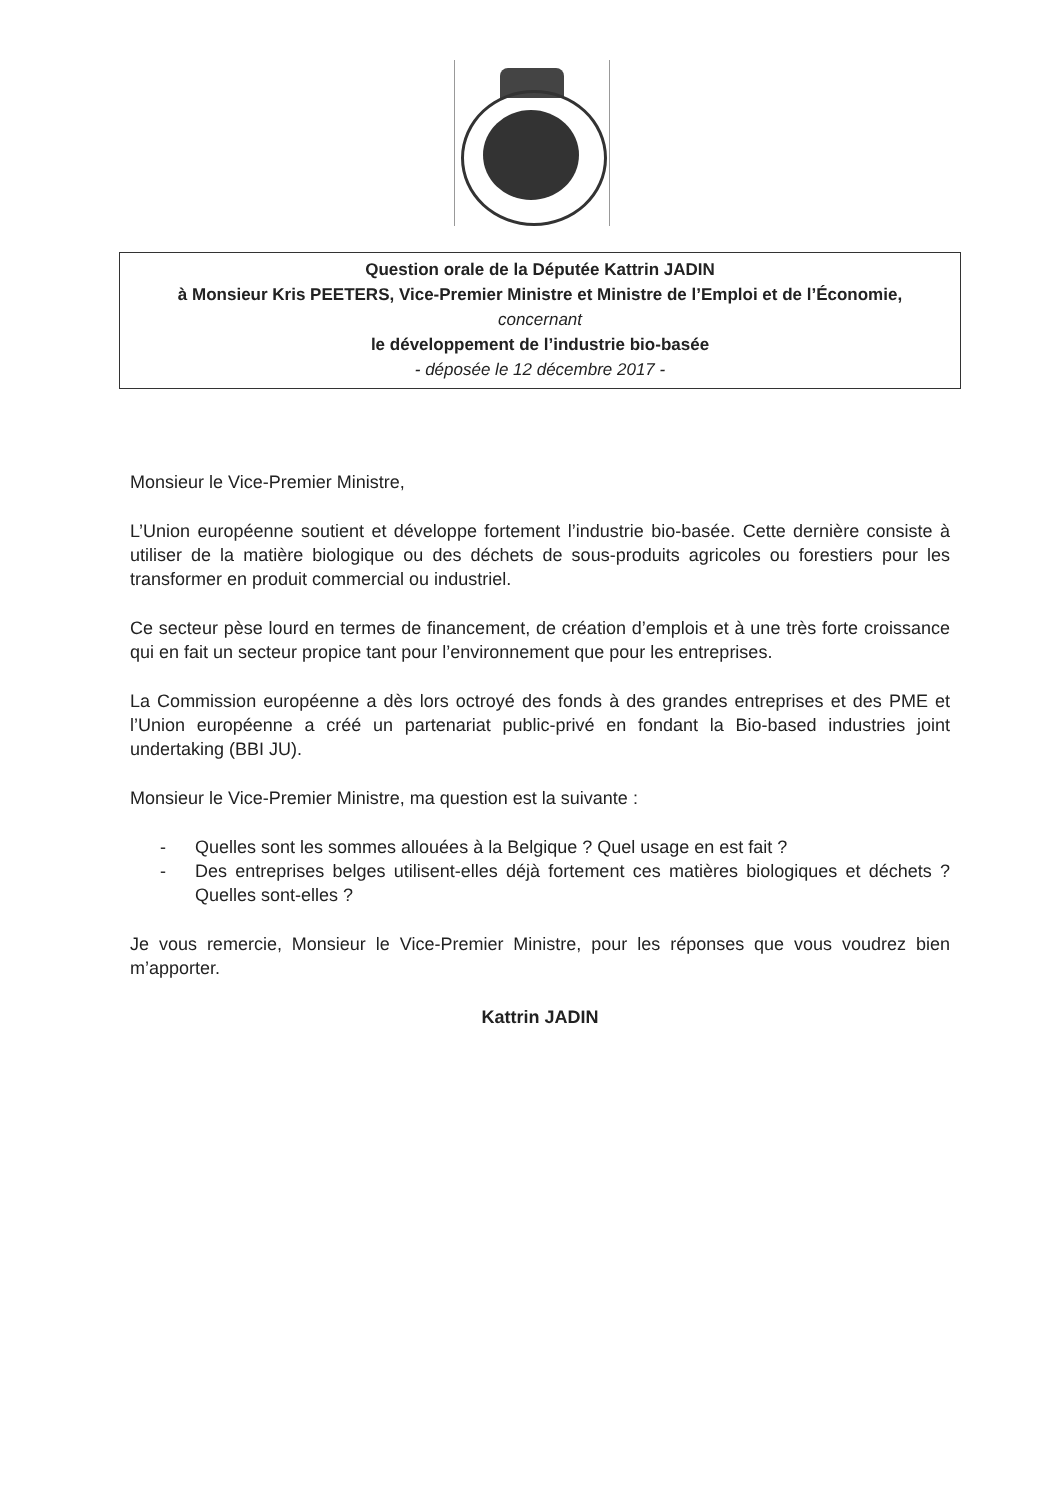Question orale de la Députée Kattrin JADIN
à Monsieur Kris PEETERS, Vice-Premier Ministre et Ministre de l’Emploi et de l’Économie,
concernant
le développement de l’industrie bio-basée
- déposée le 12 décembre 2017 -
Monsieur le Vice-Premier Ministre,
L’Union européenne soutient et développe fortement l’industrie bio-basée. Cette dernière consiste à utiliser de la matière biologique ou des déchets de sous-produits agricoles ou forestiers pour les transformer en produit commercial ou industriel.
Ce secteur pèse lourd en termes de financement, de création d’emplois et à une très forte croissance qui en fait un secteur propice tant pour l’environnement que pour les entreprises.
La Commission européenne a dès lors octroyé des fonds à des grandes entreprises et des PME et l’Union européenne a créé un partenariat public-privé en fondant la Bio-based industries joint undertaking (BBI JU).
Monsieur le Vice-Premier Ministre, ma question est la suivante :
- Quelles sont les sommes allouées à la Belgique ? Quel usage en est fait ?
- Des entreprises belges utilisent-elles déjà fortement ces matières biologiques et déchets ? Quelles sont-elles ?
Je vous remercie, Monsieur le Vice-Premier Ministre, pour les réponses que vous voudrez bien m’apporter.
Kattrin JADIN